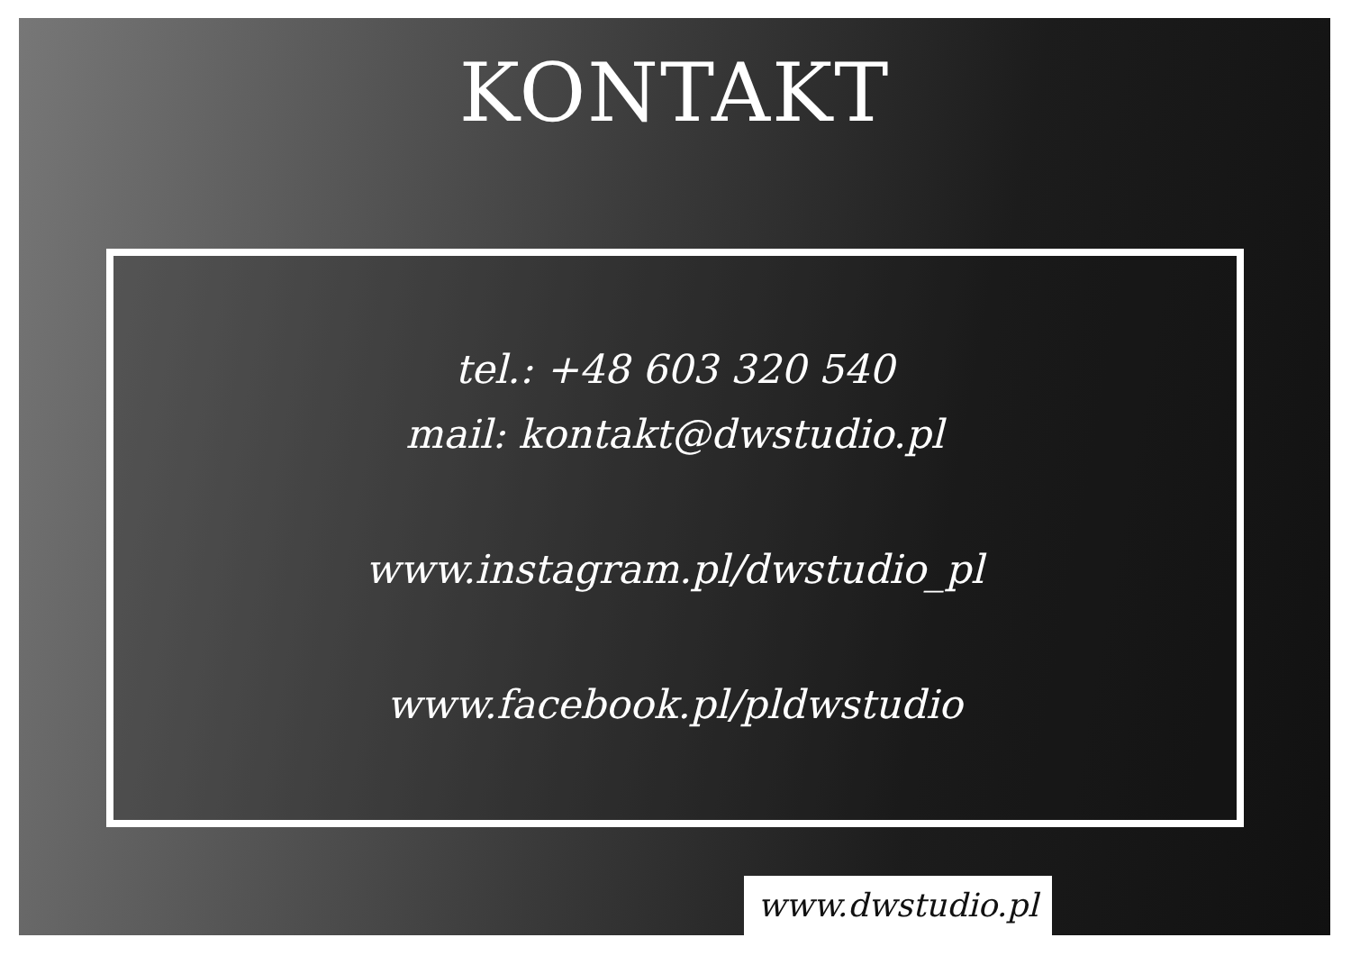KONTAKT
tel.: +48 603 320 540
mail: kontakt@dwstudio.pl
www.instagram.pl/dwstudio_pl
www.facebook.pl/pldwstudio
www.dwstudio.pl